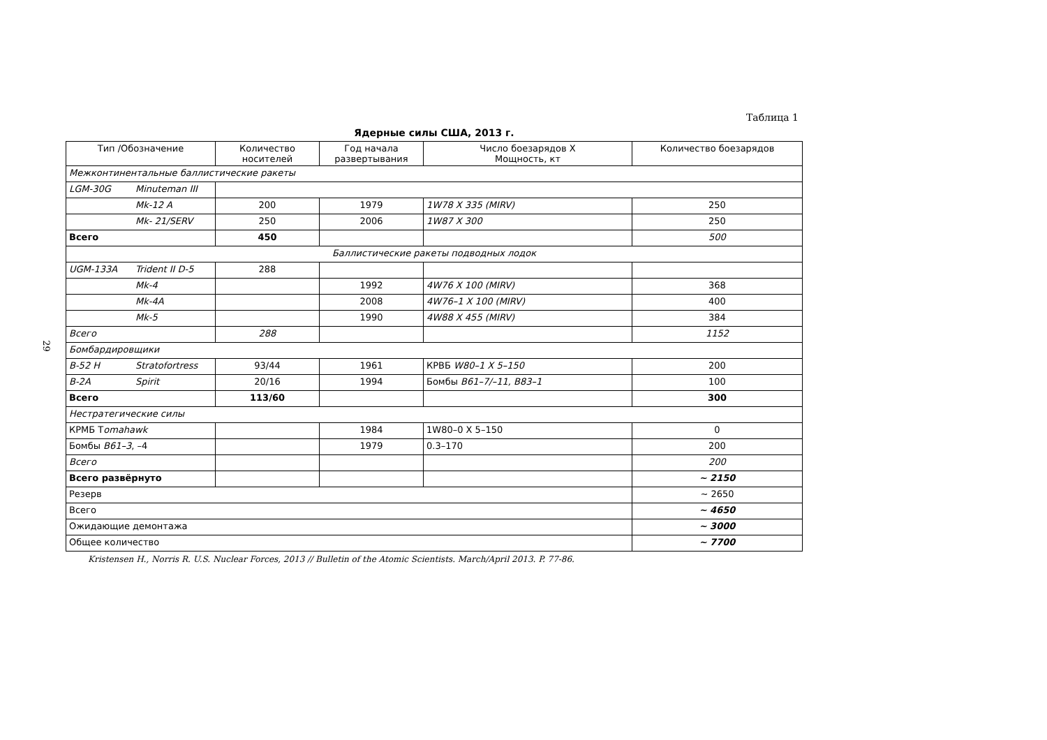29
Таблица 1
Ядерные силы США, 2013 г.
| Тип /Обозначение | Количество носителей | Год начала развертывания | Число боезарядов X Мощность, кт | Количество боезарядов |
| --- | --- | --- | --- | --- |
| Межконтинентальные баллистические ракеты | | | | |
| LGM-30G Minuteman III | | | | |
| Mk-12 A | 200 | 1979 | 1W78 X 335 (MIRV) | 250 |
| Mk- 21/SERV | 250 | 2006 | 1W87 X 300 | 250 |
| Всего | 450 | | | 500 |
| Баллистические ракеты подводных лодок | | | | |
| UGM-133A Trident II D-5 | 288 | | | |
| Mk-4 | | 1992 | 4W76 X 100 (MIRV) | 368 |
| Mk-4A | | 2008 | 4W76–1 X 100 (MIRV) | 400 |
| Mk-5 | | 1990 | 4W88 X 455 (MIRV) | 384 |
| Всего | 288 | | | 1152 |
| Бомбардировщики | | | | |
| B-52 H Stratofortress | 93/44 | 1961 | КРВБ W80–1 X 5–150 | 200 |
| B-2A Spirit | 20/16 | 1994 | Бомбы B61–7/–11, B83–1 | 100 |
| Всего | 113/60 | | | 300 |
| Нестратегические силы | | | | |
| КРМБ T omahawk | | 1984 | 1W80–0 X 5–150 | 0 |
| Бомбы B61–3 , –4 | | 1979 | 0.3–170 | 200 |
| Всего | | | | 200 |
| Всего развёрнуто | | | | ~ 2150 |
| Резерв | | | | ~ 2650 |
| Всего | | | | ~ 4650 |
| Ожидающие демонтажа | | | | ~ 3000 |
| Общее количество | | | | ~ 7700 |
Kristensen H., Norris R. U.S. Nuclear Forces, 2013 // Bulletin of the Atomic Scientists. March/April 2013. P. 77-86.